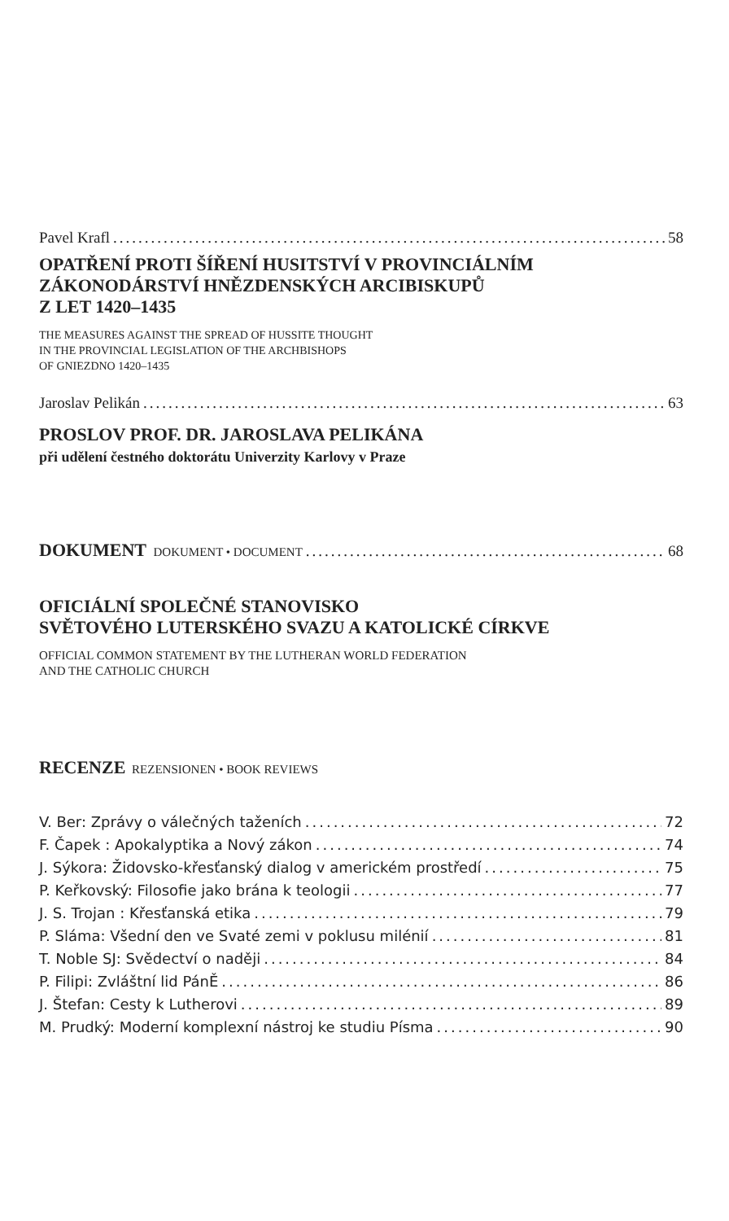Pavel Krafl 58
OPATŘENÍ PROTI ŠÍŘENÍ HUSITSTVÍ V PROVINCIÁLNÍM
ZÁKONODÁRSTVÍ HNĚZDENSKÝCH ARCIBISKUPŮ
Z LET 1420–1435
THE MEASURES AGAINST THE SPREAD OF HUSSITE THOUGHT
IN THE PROVINCIAL LEGISLATION OF THE ARCHBISHOPS
OF GNIEZDNO 1420–1435
Jaroslav Pelikán 63
PROSLOV PROF. DR. JAROSLAVA PELIKÁNA
při udělení čestného doktorátu Univerzity Karlovy v Praze
DOKUMENT DOKUMENT • DOCUMENT 68
OFICIÁLNÍ SPOLEČNÉ STANOVISKO
SVĚTOVÉHO LUTERSKÉHO SVAZU A KATOLICKÉ CÍRKVE
OFFICIAL COMMON STATEMENT BY THE LUTHERAN WORLD FEDERATION
AND THE CATHOLIC CHURCH
RECENZE REZENSIONEN • BOOK REVIEWS
V. Ber: Zprávy o válečných taženích 72
F. Čapek : Apokalyptika a Nový zákon 74
J. Sýkora: Židovsko-křesťanský dialog v americkém prostředí 75
P. Keřkovský: Filosofie jako brána k teologii 77
J. S. Trojan : Křesťanská etika 79
P. Sláma: Všední den ve Svaté zemi v poklusu milénií 81
T. Noble SJ: Svědectví o naději 84
P. Filipi: Zvláštní lid PánĚ 86
J. Štefan: Cesty k Lutherovi 89
M. Prudký: Moderní komplexní nástroj ke studiu Písma 90